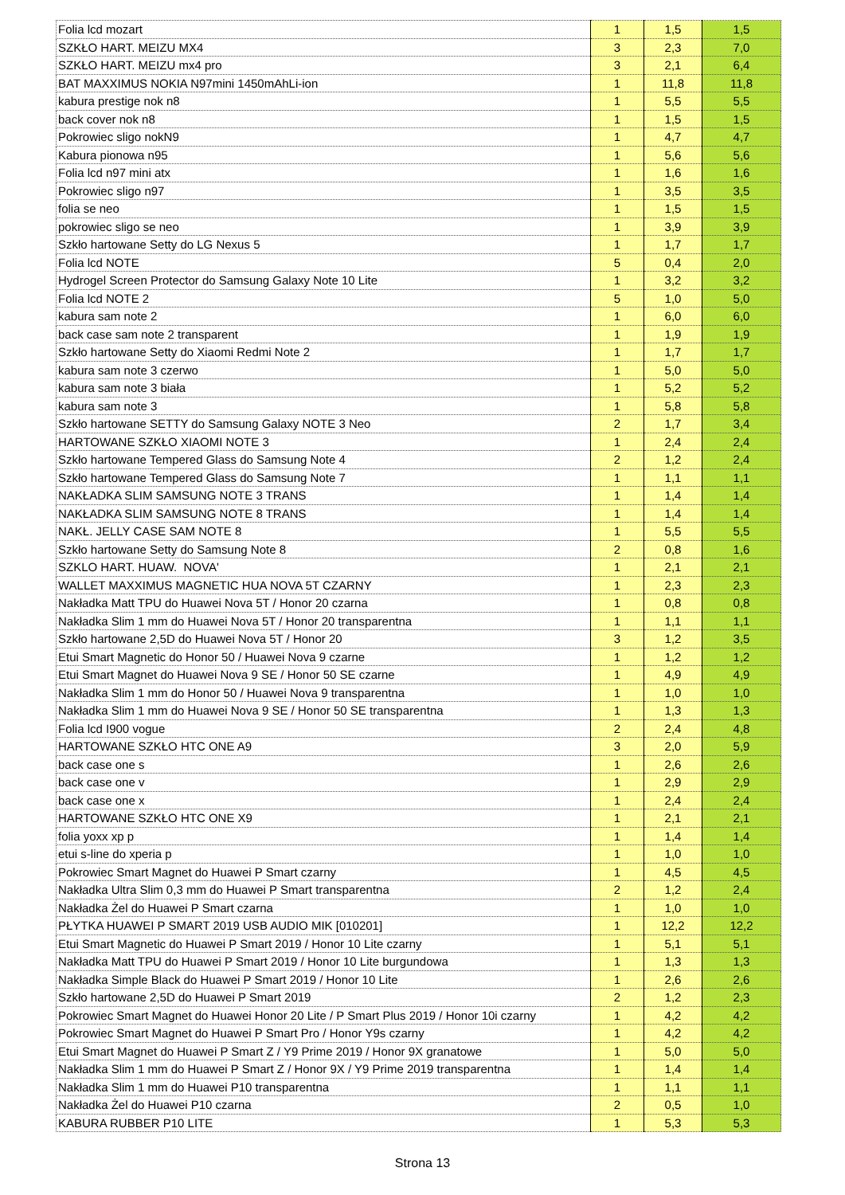| Folia lcd mozart | 1 | 1,5 | 1,5 |
| SZKŁO HART. MEIZU MX4 | 3 | 2,3 | 7,0 |
| SZKŁO HART. MEIZU mx4 pro | 3 | 2,1 | 6,4 |
| BAT MAXXIMUS NOKIA N97mini 1450mAhLi-ion | 1 | 11,8 | 11,8 |
| kabura prestige nok n8 | 1 | 5,5 | 5,5 |
| back cover nok n8 | 1 | 1,5 | 1,5 |
| Pokrowiec sligo nokN9 | 1 | 4,7 | 4,7 |
| Kabura pionowa n95 | 1 | 5,6 | 5,6 |
| Folia lcd n97 mini atx | 1 | 1,6 | 1,6 |
| Pokrowiec sligo n97 | 1 | 3,5 | 3,5 |
| folia se neo | 1 | 1,5 | 1,5 |
| pokrowiec sligo se neo | 1 | 3,9 | 3,9 |
| Szkło hartowane Setty do LG Nexus 5 | 1 | 1,7 | 1,7 |
| Folia lcd NOTE | 5 | 0,4 | 2,0 |
| Hydrogel Screen Protector do Samsung Galaxy Note 10 Lite | 1 | 3,2 | 3,2 |
| Folia lcd NOTE 2 | 5 | 1,0 | 5,0 |
| kabura sam note 2 | 1 | 6,0 | 6,0 |
| back case sam note 2 transparent | 1 | 1,9 | 1,9 |
| Szkło hartowane Setty do Xiaomi Redmi Note 2 | 1 | 1,7 | 1,7 |
| kabura sam note 3 czerwo | 1 | 5,0 | 5,0 |
| kabura sam note 3 biała | 1 | 5,2 | 5,2 |
| kabura sam note 3 | 1 | 5,8 | 5,8 |
| Szkło hartowane SETTY do Samsung Galaxy NOTE 3 Neo | 2 | 1,7 | 3,4 |
| HARTOWANE SZKŁO XIAOMI NOTE 3 | 1 | 2,4 | 2,4 |
| Szkło hartowane Tempered Glass do Samsung Note 4 | 2 | 1,2 | 2,4 |
| Szkło hartowane Tempered Glass do Samsung Note 7 | 1 | 1,1 | 1,1 |
| NAKŁADKA SLIM SAMSUNG NOTE 3 TRANS | 1 | 1,4 | 1,4 |
| NAKŁADKA SLIM SAMSUNG NOTE 8 TRANS | 1 | 1,4 | 1,4 |
| NAKŁ. JELLY CASE SAM NOTE 8 | 1 | 5,5 | 5,5 |
| Szkło hartowane Setty do Samsung Note 8 | 2 | 0,8 | 1,6 |
| SZKLO HART. HUAW. NOVA' | 1 | 2,1 | 2,1 |
| WALLET MAXXIMUS MAGNETIC HUA NOVA 5T CZARNY | 1 | 2,3 | 2,3 |
| Nakładka Matt TPU do Huawei Nova 5T / Honor 20 czarna | 1 | 0,8 | 0,8 |
| Nakładka Slim 1 mm do Huawei Nova 5T / Honor 20 transparentna | 1 | 1,1 | 1,1 |
| Szkło hartowane 2,5D do Huawei Nova 5T / Honor 20 | 3 | 1,2 | 3,5 |
| Etui Smart Magnetic do Honor 50 / Huawei Nova 9 czarne | 1 | 1,2 | 1,2 |
| Etui Smart Magnet do Huawei Nova 9 SE / Honor 50 SE czarne | 1 | 4,9 | 4,9 |
| Nakładka Slim 1 mm do Honor 50 / Huawei Nova 9 transparentna | 1 | 1,0 | 1,0 |
| Nakładka Slim 1 mm do Huawei Nova 9 SE / Honor 50 SE transparentna | 1 | 1,3 | 1,3 |
| Folia lcd I900 vogue | 2 | 2,4 | 4,8 |
| HARTOWANE SZKŁO HTC ONE A9 | 3 | 2,0 | 5,9 |
| back case one s | 1 | 2,6 | 2,6 |
| back case one v | 1 | 2,9 | 2,9 |
| back case one x | 1 | 2,4 | 2,4 |
| HARTOWANE SZKŁO HTC ONE X9 | 1 | 2,1 | 2,1 |
| folia yoxx xp p | 1 | 1,4 | 1,4 |
| etui s-line do xperia p | 1 | 1,0 | 1,0 |
| Pokrowiec Smart Magnet do Huawei P Smart czarny | 1 | 4,5 | 4,5 |
| Nakładka Ultra Slim 0,3 mm do Huawei P Smart transparentna | 2 | 1,2 | 2,4 |
| Nakładka Żel do Huawei P Smart czarna | 1 | 1,0 | 1,0 |
| PŁYTKA HUAWEI P SMART 2019 USB AUDIO MIK [010201] | 1 | 12,2 | 12,2 |
| Etui Smart Magnetic do Huawei P Smart 2019 / Honor 10 Lite czarny | 1 | 5,1 | 5,1 |
| Nakładka Matt TPU do Huawei P Smart 2019 / Honor 10 Lite burgundowa | 1 | 1,3 | 1,3 |
| Nakładka Simple Black do Huawei P Smart 2019 / Honor 10 Lite | 1 | 2,6 | 2,6 |
| Szkło hartowane 2,5D do Huawei P Smart 2019 | 2 | 1,2 | 2,3 |
| Pokrowiec Smart Magnet do Huawei Honor 20 Lite / P Smart Plus 2019 / Honor 10i czarny | 1 | 4,2 | 4,2 |
| Pokrowiec Smart Magnet do Huawei P Smart Pro / Honor Y9s czarny | 1 | 4,2 | 4,2 |
| Etui Smart Magnet do Huawei P Smart Z / Y9 Prime 2019 / Honor 9X granatowe | 1 | 5,0 | 5,0 |
| Nakładka Slim 1 mm do Huawei P Smart Z / Honor 9X / Y9 Prime 2019 transparentna | 1 | 1,4 | 1,4 |
| Nakładka Slim 1 mm do Huawei P10 transparentna | 1 | 1,1 | 1,1 |
| Nakładka Żel do Huawei P10 czarna | 2 | 0,5 | 1,0 |
| KABURA RUBBER P10 LITE | 1 | 5,3 | 5,3 |
Strona 13